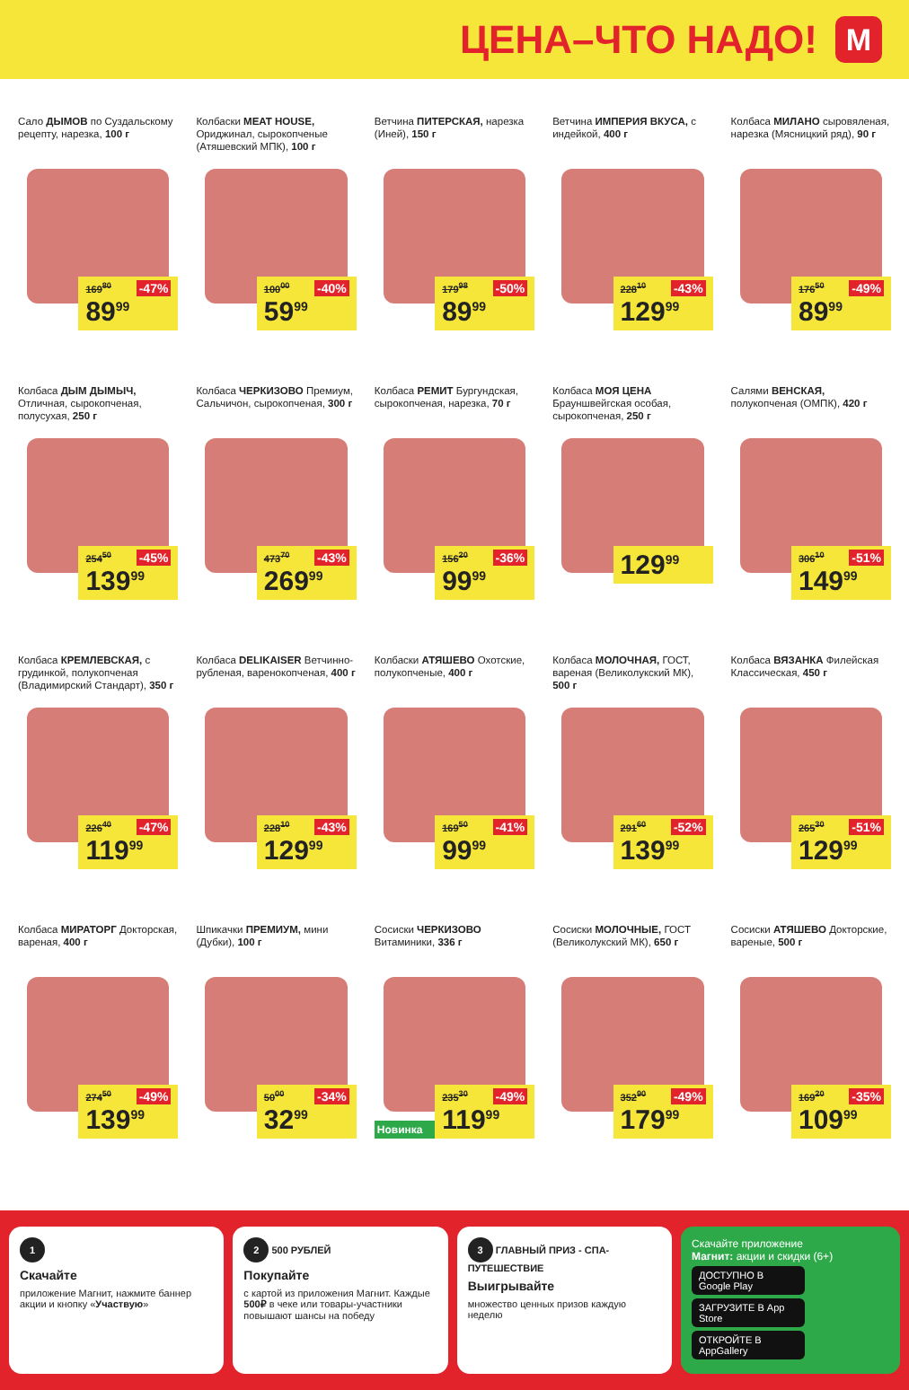ЦЕНА–ЧТО НАДО!
М
Сало ДЫМОВ по Суздальскому рецепту, нарезка, 100 г
169<sup>80</sup> -47%
89<sup>99</sup>
Колбаски MEAT HOUSE, Ориджинал, сырокопченые (Атяшевский МПК), 100 г
100<sup>00</sup> -40%
59<sup>99</sup>
Ветчина ПИТЕРСКАЯ, нарезка (Иней), 150 г
179<sup>98</sup> -50%
89<sup>99</sup>
Ветчина ИМПЕРИЯ ВКУСА, с индейкой, 400 г
228<sup>10</sup> -43%
129<sup>99</sup>
Колбаса МИЛАНО сыровяленая, нарезка (Мясницкий ряд), 90 г
176<sup>50</sup> -49%
89<sup>99</sup>
Колбаса ДЫМ ДЫМЫЧ, Отличная, сырокопченая, полусухая, 250 г
254<sup>50</sup> -45%
139<sup>99</sup>
Колбаса ЧЕРКИЗОВО Премиум, Сальчичон, сырокопченая, 300 г
473<sup>70</sup> -43%
269<sup>99</sup>
Колбаса РЕМИТ Бургундская, сырокопченая, нарезка, 70 г
156<sup>20</sup> -36%
99<sup>99</sup>
Колбаса МОЯ ЦЕНА Брауншвейгская особая, сырокопченая, 250 г
129<sup>99</sup>
Салями ВЕНСКАЯ, полукопченая (ОМПК), 420 г
306<sup>10</sup> -51%
149<sup>99</sup>
Колбаса КРЕМЛЕВСКАЯ, с грудинкой, полукопченая (Владимирский Стандарт), 350 г
226<sup>40</sup> -47%
119<sup>99</sup>
Колбаса DELIKAISER Ветчинно-рубленая, варенокопченая, 400 г
228<sup>10</sup> -43%
129<sup>99</sup>
Колбаски АТЯШЕВО Охотские, полукопченые, 400 г
169<sup>50</sup> -41%
99<sup>99</sup>
Колбаса МОЛОЧНАЯ, ГОСТ, вареная (Великолукский МК), 500 г
291<sup>60</sup> -52%
139<sup>99</sup>
Колбаса ВЯЗАНКА Филейская Классическая, 450 г
265<sup>30</sup> -51%
129<sup>99</sup>
Колбаса МИРАТОРГ Докторская, вареная, 400 г
274<sup>50</sup> -49%
139<sup>99</sup>
Шпикачки ПРЕМИУМ, мини (Дубки), 100 г
50<sup>00</sup> -34%
32<sup>99</sup>
Сосиски ЧЕРКИЗОВО Витаминики, 336 г
235<sup>30</sup> -49%
119<sup>99</sup>
Новинка
Сосиски МОЛОЧНЫЕ, ГОСТ (Великолукский МК), 650 г
352<sup>90</sup> -49%
179<sup>99</sup>
Сосиски АТЯШЕВО Докторские, вареные, 500 г
169<sup>20</sup> -35%
109<sup>99</sup>
1
Скачайте
приложение Магнит, нажмите баннер акции и кнопку «Участвую»
2 500 РУБЛЕЙ
Покупайте
с картой из приложения Магнит. Каждые 500₽ в чеке или товары-участники повышают шансы на победу
3 ГЛАВНЫЙ ПРИЗ - СПА-ПУТЕШЕСТВИЕ
Выигрывайте
множество ценных призов каждую неделю
Скачайте приложение
Магнит: акции и скидки (6+)
ДОСТУПНО В Google Play
ЗАГРУЗИТЕ В App Store
ОТКРОЙТЕ В AppGallery